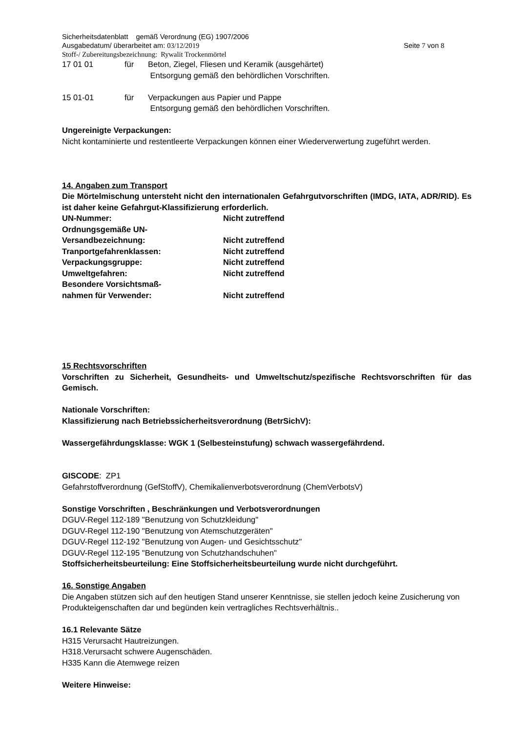Sicherheitsdatenblatt gemäß Verordnung (EG) 1907/2006
Ausgabedatum/ überarbeitet am: 03/12/2019 Seite 7 von 8
Stoff-/ Zubereitungsbezeichnung: Rywalit Trockenmörtel
17 01 01 für Beton, Ziegel, Fliesen und Keramik (ausgehärtet)
Entsorgung gemäß den behördlichen Vorschriften.
15 01-01 für Verpackungen aus Papier und Pappe
Entsorgung gemäß den behördlichen Vorschriften.
Ungereinigte Verpackungen:
Nicht kontaminierte und restentleerte Verpackungen können einer Wiederverwertung zugeführt werden.
14. Angaben zum Transport
Die Mörtelmischung untersteht nicht den internationalen Gefahrgutvorschriften (IMDG, IATA, ADR/RID). Es ist daher keine Gefahrgut-Klassifizierung erforderlich.
UN-Nummer: Nicht zutreffend
Ordnungsgemäße UN-
Versandbezeichnung: Nicht zutreffend
Tranportgefahrenklassen: Nicht zutreffend
Verpackungsgruppe: Nicht zutreffend
Umweltgefahren: Nicht zutreffend
Besondere Vorsichtsmaß-
nahmen für Verwender: Nicht zutreffend
15 Rechtsvorschriften
Vorschriften zu Sicherheit, Gesundheits- und Umweltschutz/spezifische Rechtsvorschriften für das Gemisch.
Nationale Vorschriften:
Klassifizierung nach Betriebssicherheitsverordnung (BetrSichV):
Wassergefährdungsklasse: WGK 1 (Selbesteinstufung) schwach wassergefährdend.
GISCODE: ZP1
Gefahrstoffverordnung (GefStoffV), Chemikalienverbotsverordnung (ChemVerbotsV)
Sonstige Vorschriften , Beschränkungen und Verbotsverordnungen
DGUV-Regel 112-189 "Benutzung von Schutzkleidung"
DGUV-Regel 112-190 "Benutzung von Atemschutzgeräten"
DGUV-Regel 112-192 "Benutzung von Augen- und Gesichtsschutz"
DGUV-Regel 112-195 "Benutzung von Schutzhandschuhen"
Stoffsicherheitsbeurteilung: Eine Stoffsicherheitsbeurteilung wurde nicht durchgeführt.
16. Sonstige Angaben
Die Angaben stützen sich auf den heutigen Stand unserer Kenntnisse, sie stellen jedoch keine Zusicherung von Produkteigenschaften dar und begünden kein vertragliches Rechtsverhältnis..
16.1 Relevante Sätze
H315 Verursacht Hautreizungen.
H318.Verursacht schwere Augenschäden.
H335 Kann die Atemwege reizen
Weitere Hinweise: